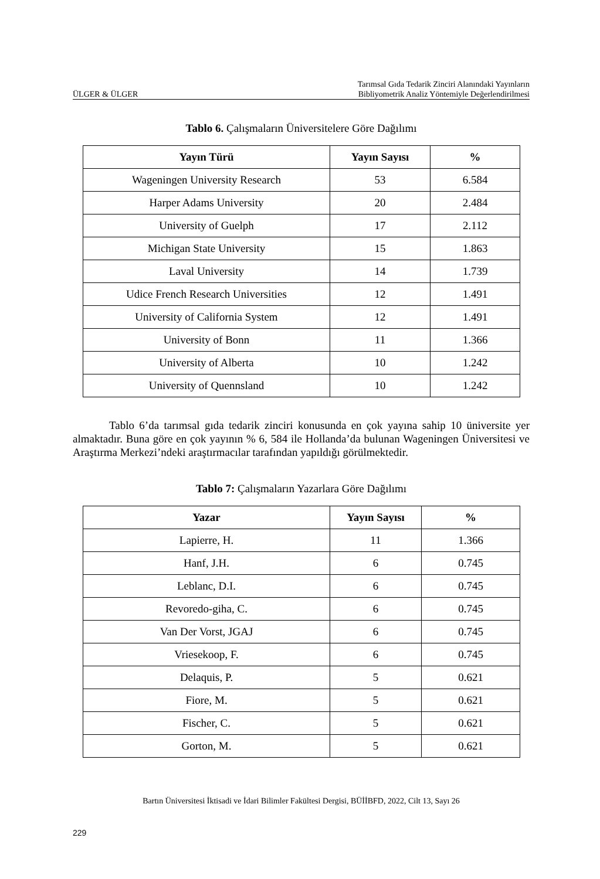ÜLGER & ÜLGER Tarımsal Gıda Tedarik Zinciri Alanındaki Yayınların
Bibliyometrik Analiz Yöntemiyle Değerlendirilmesi
Tablo 6. Çalışmaların Üniversitelere Göre Dağılımı
| Yayın Türü | Yayın Sayısı | % |
| --- | --- | --- |
| Wageningen University Research | 53 | 6.584 |
| Harper Adams University | 20 | 2.484 |
| University of Guelph | 17 | 2.112 |
| Michigan State University | 15 | 1.863 |
| Laval University | 14 | 1.739 |
| Udice French Research Universities | 12 | 1.491 |
| University of California System | 12 | 1.491 |
| University of Bonn | 11 | 1.366 |
| University of Alberta | 10 | 1.242 |
| University of Quennsland | 10 | 1.242 |
Tablo 6’da tarımsal gıda tedarik zinciri konusunda en çok yayına sahip 10 üniversite yer almaktadır. Buna göre en çok yayının % 6, 584 ile Hollanda’da bulunan Wageningen Üniversitesi ve Araştırma Merkezi’ndeki araştırmacılar tarafından yapıldığı görülmektedir.
Tablo 7: Çalışmaların Yazarlara Göre Dağılımı
| Yazar | Yayın Sayısı | % |
| --- | --- | --- |
| Lapierre, H. | 11 | 1.366 |
| Hanf, J.H. | 6 | 0.745 |
| Leblanc, D.I. | 6 | 0.745 |
| Revoredo-giha, C. | 6 | 0.745 |
| Van Der Vorst, JGAJ | 6 | 0.745 |
| Vriesekoop, F. | 6 | 0.745 |
| Delaquis, P. | 5 | 0.621 |
| Fiore, M. | 5 | 0.621 |
| Fischer, C. | 5 | 0.621 |
| Gorton, M. | 5 | 0.621 |
Bartın Üniversitesi İktisadi ve İdari Bilimler Fakültesi Dergisi, BÜİİBFD, 2022, Cilt 13, Sayı 26
229